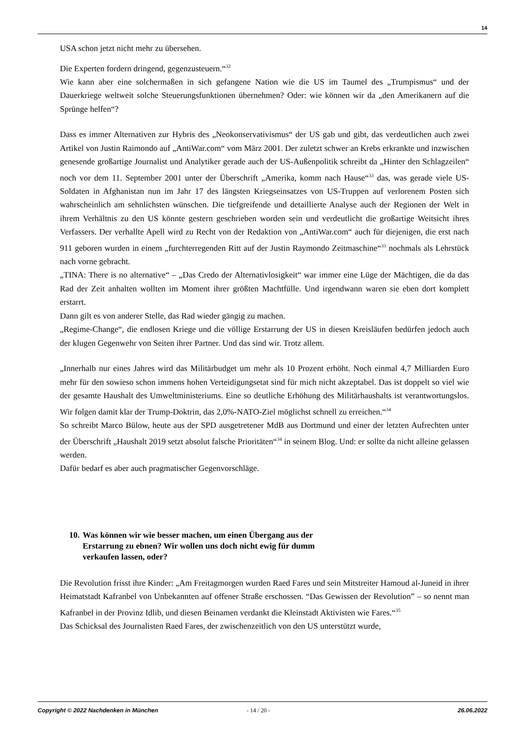14
USA schon jetzt nicht mehr zu übersehen.
Die Experten fordern dringend, gegenzusteuern.“<sup>32</sup>
Wie kann aber eine solchermaßen in sich gefangene Nation wie die US im Taumel des „Trumpismus“ und der Dauerkriege weltweit solche Steuerungsfunktionen übernehmen? Oder: wie können wir da „den Amerikanern auf die Sprünge helfen“?
Dass es immer Alternativen zur Hybris des „Neokonservativismus“ der US gab und gibt, das verdeutlichen auch zwei Artikel von Justin Raimondo auf „AntiWar.com“ vom März 2001. Der zuletzt schwer an Krebs erkrankte und inzwischen genesende großartige Journalist und Analytiker gerade auch der US-Außenpolitik schreibt da „Hinter den Schlagzeilen“ noch vor dem 11. September 2001 unter der Überschrift „Amerika, komm nach Hause“<sup>33</sup> das, was gerade viele US-Soldaten in Afghanistan nun im Jahr 17 des längsten Kriegseinsatzes von US-Truppen auf verlorenem Posten sich wahrscheinlich am sehnlichsten wünschen. Die tiefgreifende und detaillierte Analyse auch der Regionen der Welt in ihrem Verhältnis zu den US könnte gestern geschrieben worden sein und verdeutlicht die großartige Weitsicht ihres Verfassers. Der verhallte Apell wird zu Recht von der Redaktion von „AntiWar.com“ auch für diejenigen, die erst nach 911 geboren wurden in einem „furchterregenden Ritt auf der Justin Raymondo Zeitmaschine“<sup>33</sup> nochmals als Lehrstück nach vorne gebracht.
„TINA: There is no alternative“ – „Das Credo der Alternativlosigkeit“ war immer eine Lüge der Mächtigen, die da das Rad der Zeit anhalten wollten im Moment ihrer größten Machtfülle. Und irgendwann waren sie eben dort komplett erstarrt.
Dann gilt es von anderer Stelle, das Rad wieder gängig zu machen.
„Regime-Change“, die endlosen Kriege und die völlige Erstarrung der US in diesen Kreisläufen bedürfen jedoch auch der klugen Gegenwehr von Seiten ihrer Partner. Und das sind wir. Trotz allem.
„Innerhalb nur eines Jahres wird das Militärbudget um mehr als 10 Prozent erhöht. Noch einmal 4,7 Milliarden Euro mehr für den sowieso schon immens hohen Verteidigungsetat sind für mich nicht akzeptabel. Das ist doppelt so viel wie der gesamte Haushalt des Umweltministeriums. Eine so deutliche Erhöhung des Militärhaushalts ist verantwortungslos. Wir folgen damit klar der Trump-Doktrin, das 2,0%-NATO-Ziel möglichst schnell zu erreichen.“<sup>34</sup>
So schreibt Marco Bülow, heute aus der SPD ausgetretener MdB aus Dortmund und einer der letzten Aufrechten unter der Überschrift „Haushalt 2019 setzt absolut falsche Prioritäten“<sup>34</sup> in seinem Blog. Und: er sollte da nicht alleine gelassen werden.
Dafür bedarf es aber auch pragmatischer Gegenvorschläge.
10. Was können wir wie besser machen, um einen Übergang aus der
Erstarrung zu ebnen? Wir wollen uns doch nicht ewig für dumm
verkaufen lassen, oder?
Die Revolution frisst ihre Kinder: „Am Freitagmorgen wurden Raed Fares und sein Mitstreiter Hamoud al-Juneid in ihrer Heimatstadt Kafranbel von Unbekannten auf offener Straße erschossen. “Das Gewissen der Revolution” – so nennt man Kafranbel in der Provinz Idlib, und diesen Beinamen verdankt die Kleinstadt Aktivisten wie Fares.“<sup>35</sup>
Das Schicksal des Journalisten Raed Fares, der zwischenzeitlich von den US unterstützt wurde,
Copyright © 2022 Nachdenken in München - 14 / 20 - 26.06.2022